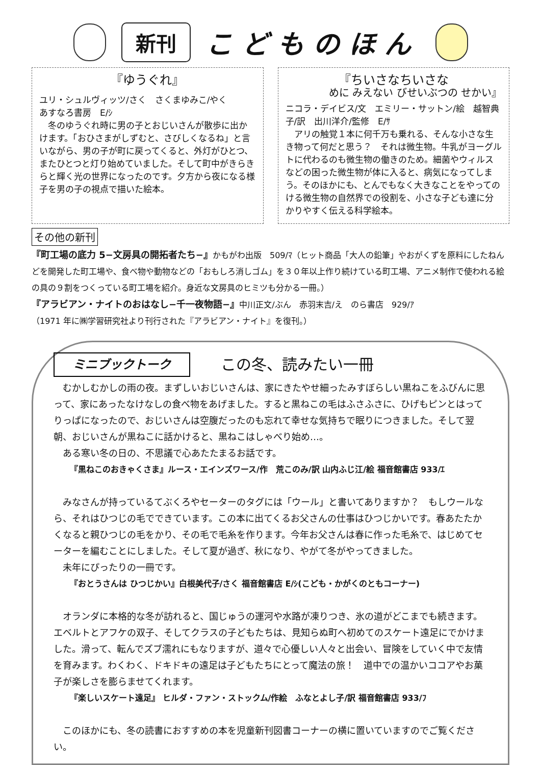新刊
こどものほん
『ゆうぐれ』
ユリ・シュルヴィッツ/さく　さくまゆみこ/やく
あすなろ書房　E/ｼ
　冬のゆうぐれ時に男の子とおじいさんが散歩に出かけます。「おひさまがしずむと、さびしくなるね」と言いながら、男の子が町に戻ってくると、外灯がひとつ、またひとつと灯り始めていました。そして町中がきらきらと輝く光の世界になったのです。夕方から夜になる様子を男の子の視点で描いた絵本。
『ちいさなちいさな
めに みえない びせいぶつの せかい』
ニコラ・デイビス/文　エミリー・サットン/絵　越智典子/訳　出川洋介/監修　E/ｻ
　アリの触覚１本に何千万も乗れる、そんな小さな生き物って何だと思う？　それは微生物。牛乳がヨーグルトに代わるのも微生物の働きのため。細菌やウィルスなどの困った微生物が体に入ると、病気になってしまう。そのほかにも、とんでもなく大きなことをやってのける微生物の自然界での役割を、小さな子ども達に分かりやすく伝える科学絵本。
その他の新刊
『町工場の底力 5−文房具の開拓者たち−』かもがわ出版　509/ﾏ（ヒット商品「大人の鉛筆」やおがくずを原料にしたねんどを開発した町工場や、食べ物や動物などの「おもしろ消しゴム」を３０年以上作り続けている町工場、アニメ制作で使われる絵の具の９割をつくっている町工場を紹介。身近な文房具のヒミツも分かる一冊。）
『アラビアン・ナイトのおはなし−千一夜物語−』中川正文/ぶん　赤羽末吉/え　のら書店　929/ｱ
（1971 年に㈱学習研究社より刊行された『アラビアン・ナイト』を復刊。）
ミニブックトーク
この冬、読みたい一冊
むかしむかしの雨の夜。まずしいおじいさんは、家にきたやせ細ったみすぼらしい黒ねこをふびんに思って、家にあったなけなしの食べ物をあげました。すると黒ねこの毛はふさふさに、ひげもピンとはってりっぱになったので、おじいさんは空腹だったのも忘れて幸せな気持ちで眠りにつきました。そして翌朝、おじいさんが黒ねこに話かけると、黒ねこはしゃべり始め…。
ある寒い冬の日の、不思議で心あたたまるお話です。
『黒ねこのおきゃくさま』ルース・エインズワース/作　荒このみ/訳 山内ふじ江/絵 福音館書店 933/ｴ
みなさんが持っているてぶくろやセーターのタグには「ウール」と書いてありますか？　もしウールなら、それはひつじの毛でできています。この本に出てくるお父さんの仕事はひつじかいです。春あたたかくなると親ひつじの毛をかり、その毛で毛糸を作ります。今年お父さんは春に作った毛糸で、はじめてセーターを編むことにしました。そして夏が過ぎ、秋になり、やがて冬がやってきました。
未年にぴったりの一冊です。
『おとうさんは ひつじかい』白根美代子/さく 福音館書店 E/ｼ(こども・かがくのともコーナー)
オランダに本格的な冬が訪れると、国じゅうの運河や水路が凍りつき、氷の道がどこまでも続きます。エベルトとアフケの双子、そしてクラスの子どもたちは、見知らぬ町へ初めてのスケート遠足にでかけました。滑って、転んでズブ濡れにもなりますが、道々で心優しい人々と出会い、冒険をしていく中で友情を育みます。わくわく、ドキドキの遠足は子どもたちにとって魔法の旅！　道中での温かいココアやお菓子が楽しさを膨らませてくれます。
『楽しいスケート遠足』 ヒルダ・ファン・ストックム/作絵　ふなとよし子/訳 福音館書店 933/ﾌ
このほかにも、冬の読書におすすめの本を児童新刊図書コーナーの横に置いていますのでご覧ください。